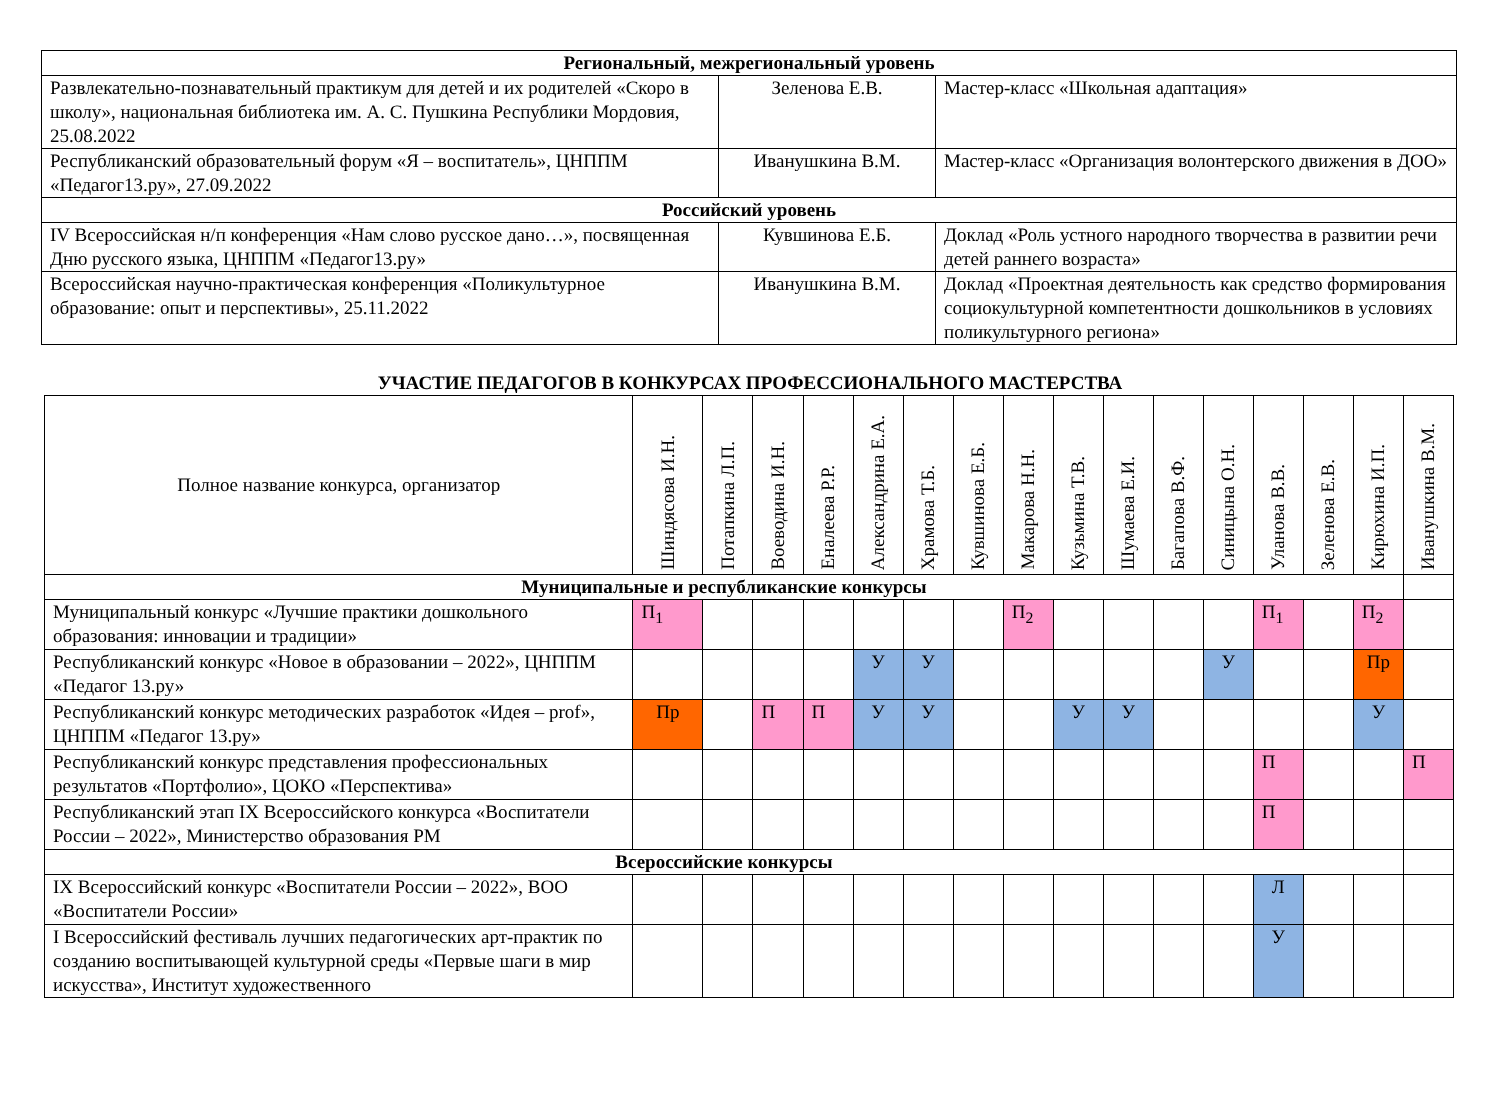| Региональный, межрегиональный уровень | | |
| Развлекательно-познавательный практикум для детей и их родителей «Скоро в школу», национальная библиотека им. А. С. Пушкина Республики Мордовия, 25.08.2022 | Зеленова Е.В. | Мастер-класс «Школьная адаптация» |
| Республиканский образовательный форум «Я – воспитатель», ЦНППМ «Педагог13.ру», 27.09.2022 | Иванушкина В.М. | Мастер-класс «Организация волонтерского движения в ДОО» |
| Российский уровень | | |
| IV Всероссийская н/п конференция «Нам слово русское дано…», посвященная Дню русского языка, ЦНППМ «Педагог13.ру» | Кувшинова Е.Б. | Доклад «Роль устного народного творчества в развитии речи детей раннего возраста» |
| Всероссийская научно-практическая конференция «Поликультурное образование: опыт и перспективы», 25.11.2022 | Иванушкина В.М. | Доклад «Проектная деятельность как средство формирования социокультурной компетентности дошкольников в условиях поликультурного региона» |
УЧАСТИЕ ПЕДАГОГОВ В КОНКУРСАХ ПРОФЕССИОНАЛЬНОГО МАСТЕРСТВА
| Полное название конкурса, организатор | Шиндясова И.Н. | Потапкина Л.П. | Воеводина И.Н. | Еналеева Р.Р. | Александрина Е.А. | Храмова Т.Б. | Кувшинова Е.Б. | Макарова Н.Н. | Кузьмина Т.В. | Шумаева Е.И. | Багапова В.Ф. | Синицына О.Н. | Уланова В.В. | Зеленова Е.В. | Кирюхина И.П. | Иванушкина В.М. |
| --- | --- | --- | --- | --- | --- | --- | --- | --- | --- | --- | --- | --- | --- | --- | --- | --- |
| Муниципальные и республиканские конкурсы | | | | | | | | | | | | | | | | |
| Муниципальный конкурс «Лучшие практики дошкольного образования: инновации и традиции» | П<sub>1</sub> | | | | | | | П<sub>2</sub> | | | | | П<sub>1</sub> | | П<sub>2</sub> | |
| Республиканский конкурс «Новое в образовании – 2022», ЦНППМ «Педагог 13.ру» | | | | | У | У | | | | | | У | | | Пр | |
| Республиканский конкурс методических разработок «Идея – prof», ЦНППМ «Педагог 13.ру» | Пр | | П | П | У | У | | | У | У | | | | | У | |
| Республиканский конкурс представления профессиональных результатов «Портфолио», ЦОКО «Перспектива» | | | | | | | | | | | | | П | | | П |
| Республиканский этап IX Всероссийского конкурса «Воспитатели России – 2022», Министерство образования РМ | | | | | | | | | | | | | П | | | |
| Всероссийские конкурсы | | | | | | | | | | | | | | | | |
| IX Всероссийский конкурс «Воспитатели России – 2022», ВОО «Воспитатели России» | | | | | | | | | | | | | Л | | | |
| I Всероссийский фестиваль лучших педагогических арт-практик по созданию воспитывающей культурной среды «Первые шаги в мир искусства», Институт художественного | | | | | | | | | | | | | У | | | |